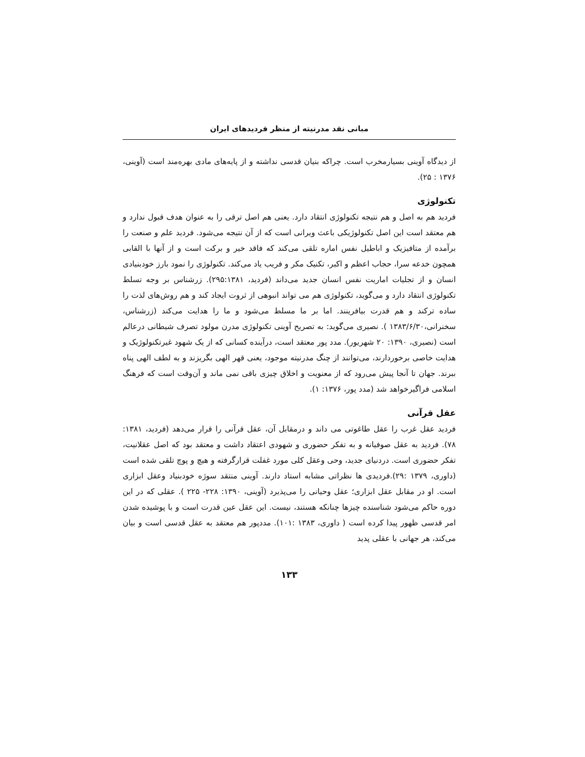مبانی نقد مدرنیته از منظر فردیدهای ایران
از دیدگاه آوینی بسیارمخرب است. چراکه بنیان قدسی نداشته و از پایه‌های مادی بهره‌مند است (آوینی، ۱۳۷۶ : ۲۵).
تکنولوژی
فردید هم به اصل و هم نتیجه تکنولوژی انتقاد دارد. یعنی هم اصل ترقی را به عنوان هدف قبول ندارد و هم معتقد است این اصل تکنولوژیکی باعث ویرانی است که از آن نتیجه می‌شود. فردید علم و صنعت را برآمده از متافیزیک و اباطیل نفس اماره تلقی می‌کند که فاقد خیر و برکت است و از آنها با القابی همچون خدعه سرا، حجاب اعظم و اکبر، تکنیک مکر و فریب یاد می‌کند. تکنولوژی را نمود بارز خودبنیادی انسان و از تجلیات اماریت نفس انسان جدید می‌داند (فردید، ۲۹۵:۱۳۸۱). زرشناس بر وجه تسلط تکنولوژی انتقاد دارد و می‌گوید، تکنولوژی هم می تواند انبوهی از ثروت ایجاد کند و هم روش‌های لذت را ساده ترکند و هم قدرت بیافرینند. اما بر ما مسلط می‌شود و ما را هدایت می‌کند (زرشناس، سخنرانی،۱۳۸۳/۶/۳۰ ). نصیری می‌گوید: به تصریح آوینی تکنولوژی مدرن مولود تصرف شیطانی درعالم است (نصیری، ۱۳۹۰: ۲۰ شهریور). مدد پور معتقد است، درآینده کسانی که از یک شهود غیرتکنولوژیک و هدایت خاصی برخوردارند، می‌توانند از چنگ مدرنیته موجود، یعنی قهر الهی بگریزند و به لطف الهی پناه ببرند. جهان تا آنجا پیش می‌رود که از معنویت و اخلاق چیزی باقی نمی ماند و آن‌وقت است که فرهنگ اسلامی فراگیرخواهد شد (مدد پور، ۱۳۷۶: ۱).
عقل قرآنی
فردید عقل غرب را عقل طاغوتی می داند و درمقابل آن، عقل قرآنی را قرار می‌دهد (فردید، ۱۳۸۱: ۷۸). فردید به عقل صوفیانه و به تفکر حضوری و شهودی اعتقاد داشت و معتقد بود که اصل عقلانیت، تفکر حضوری است. دردنیای جدید، وحی وعقل کلی مورد غفلت قرارگرفته و هیچ و پوچ تلقی شده است (داوری، ۱۳۷۹ :۲۹).فردیدی ها نظراتی مشابه استاد دارند. آوینی منتقد سوژه خودبنیاد وعقل ابزاری است. او در مقابل عقل ابزاری؛ عقل وحیانی را می‌پذیرد (آوینی، ۱۳۹۰: ۲۲۸- ۲۲۵ ). عقلی که در این دوره حاکم می‌شود شناسنده چیزها چنانکه هستند، نیست. این عقل عین قدرت است و با پوشیده شدن امر قدسی ظهور پیدا کرده است ( داوری، ۱۳۸۳ :۱۰۱). مددپور هم معتقد به عقل قدسی است و بیان می‌کند، هر جهانی با عقلی پدید
۱۳۳